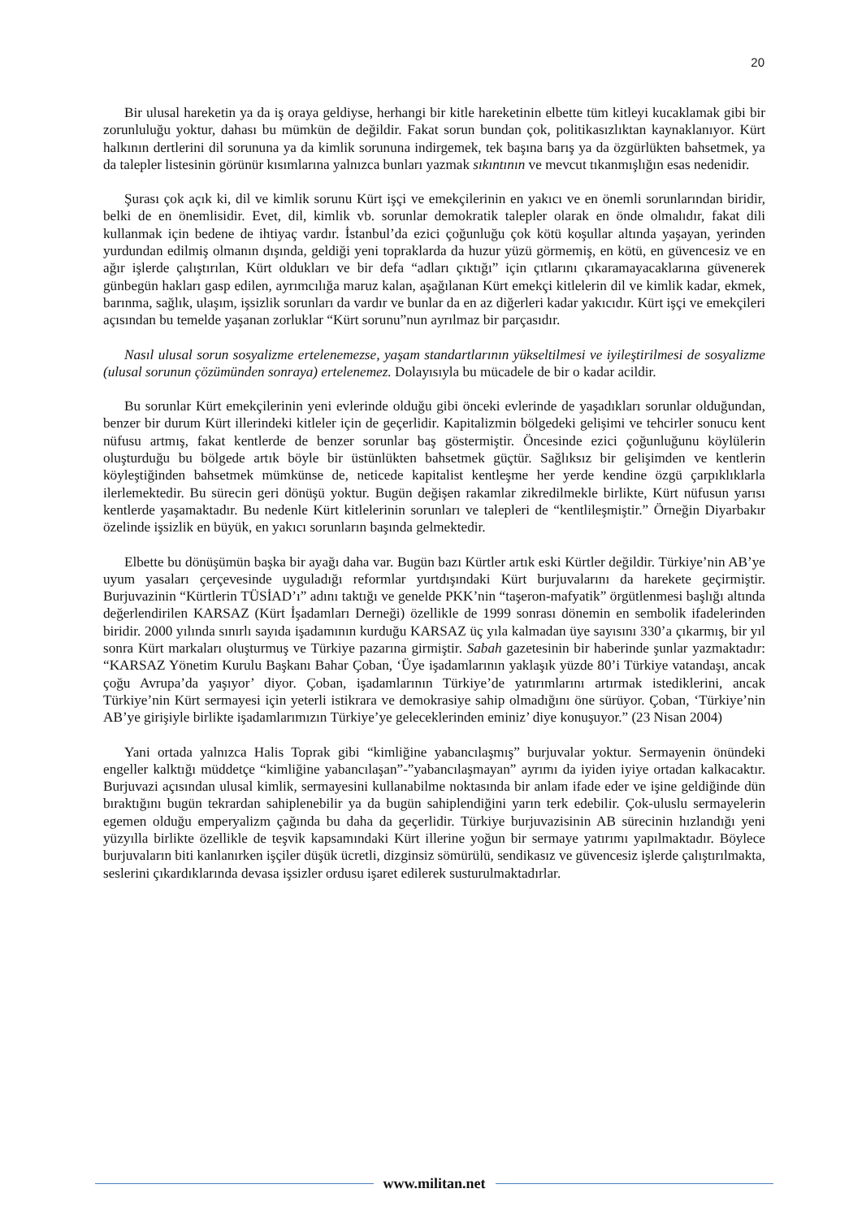20
Bir ulusal hareketin ya da iş oraya geldiyse, herhangi bir kitle hareketinin elbette tüm kitleyi kucaklamak gibi bir zorunluluğu yoktur, dahası bu mümkün de değildir. Fakat sorun bundan çok, politikasızlıktan kaynaklanıyor. Kürt halkının dertlerini dil sorununa ya da kimlik sorununa indirgemek, tek başına barış ya da özgürlükten bahsetmek, ya da talepler listesinin görünür kısımlarına yalnızca bunları yazmak sıkıntının ve mevcut tıkanmışlığın esas nedenidir.
Şurası çok açık ki, dil ve kimlik sorunu Kürt işçi ve emekçilerinin en yakıcı ve en önemli sorunlarından biridir, belki de en önemlisidir. Evet, dil, kimlik vb. sorunlar demokratik talepler olarak en önde olmalıdır, fakat dili kullanmak için bedene de ihtiyaç vardır. İstanbul’da ezici çoğunluğu çok kötü koşullar altında yaşayan, yerinden yurdundan edilmiş olmanın dışında, geldiği yeni topraklarda da huzur yüzü görmemiş, en kötü, en güvencesiz ve en ağır işlerde çalıştırılan, Kürt oldukları ve bir defa “adları çıktığı” için çıtlarını çıkaramayacaklarına güvenerek günbegün hakları gasp edilen, ayrımcılığa maruz kalan, aşağılanan Kürt emekçi kitlelerin dil ve kimlik kadar, ekmek, barınma, sağlık, ulaşım, işsizlik sorunları da vardır ve bunlar da en az diğerleri kadar yakıcıdır. Kürt işçi ve emekçileri açısından bu temelde yaşanan zorluklar “Kürt sorunu”nun ayrılmaz bir parçasıdır.
Nasıl ulusal sorun sosyalizme ertelenemezse, yaşam standartlarının yükseltilmesi ve iyileştirilmesi de sosyalizme (ulusal sorunun çözümünden sonraya) ertelenemez. Dolayısıyla bu mücadele de bir o kadar acildir.
Bu sorunlar Kürt emekçilerinin yeni evlerinde olduğu gibi önceki evlerinde de yaşadıkları sorunlar olduğundan, benzer bir durum Kürt illerindeki kitleler için de geçerlidir. Kapitalizmin bölgedeki gelişimi ve tehcirler sonucu kent nüfusu artmış, fakat kentlerde de benzer sorunlar baş göstermiştir. Öncesinde ezici çoğunluğunu köylülerin oluşturduğu bu bölgede artık böyle bir üstünlükten bahsetmek güçtür. Sağlıksız bir gelişimden ve kentlerin köyleştiğinden bahsetmek mümkünse de, neticede kapitalist kentleşme her yerde kendine özgü çarpıklıklarla ilerlemektedir. Bu sürecin geri dönüşü yoktur. Bugün değişen rakamlar zikredilmekle birlikte, Kürt nüfusun yarısı kentlerde yaşamaktadır. Bu nedenle Kürt kitlelerinin sorunları ve talepleri de “kentlileşmiştir.” Örneğin Diyarbakır özelinde işsizlik en büyük, en yakıcı sorunların başında gelmektedir.
Elbette bu dönüşümün başka bir ayağı daha var. Bugün bazı Kürtler artık eski Kürtler değildir. Türkiye’nin AB’ye uyum yasaları çerçevesinde uyguladığı reformlar yurtdışındaki Kürt burjuvalarını da harekete geçirmiştir. Burjuvazinin “Kürtlerin TÜSİAD’ı” adını taktığı ve genelde PKK’nin “taşeron-mafyatik” örgütlenmesi başlığı altında değerlendirilen KARSAZ (Kürt İşadamları Derneği) özellikle de 1999 sonrası dönemin en sembolik ifadelerinden biridir. 2000 yılında sınırlı sayıda işadamının kurduğu KARSAZ üç yıla kalmadan üye sayısını 330’a çıkarmış, bir yıl sonra Kürt markaları oluşturmuş ve Türkiye pazarına girmiştir. Sabah gazetesinin bir haberinde şunlar yazmaktadır: “KARSAZ Yönetim Kurulu Başkanı Bahar Çoban, ‘Üye işadamlarının yaklaşık yüzde 80’i Türkiye vatandaşı, ancak çoğu Avrupa’da yaşıyor’ diyor. Çoban, işadamlarının Türkiye’de yatırımlarını artırmak istediklerini, ancak Türkiye’nin Kürt sermayesi için yeterli istikrara ve demokrasiye sahip olmadığını öne sürüyor. Çoban, ‘Türkiye’nin AB’ye girişiyle birlikte işadamlarımızın Türkiye’ye geleceklerinden eminiz’ diye konuşuyor.” (23 Nisan 2004)
Yani ortada yalnızca Halis Toprak gibi “kimliğine yabancılaşmış” burjuvalar yoktur. Sermayenin önündeki engeller kalktığı müddetçe “kimliğine yabancılaşan”-”yabancılaşmayan” ayrımı da iyiden iyiye ortadan kalkacaktır. Burjuvazi açısından ulusal kimlik, sermayesini kullanabilme noktasında bir anlam ifade eder ve işine geldiğinde dün bıraktığını bugün tekrardan sahiplenebilir ya da bugün sahiplendiğini yarın terk edebilir. Çok-uluslu sermayelerin egemen olduğu emperyalizm çağında bu daha da geçerlidir. Türkiye burjuvazisinin AB sürecinin hızlandığı yeni yüzyılla birlikte özellikle de teşvik kapsamındaki Kürt illerine yoğun bir sermaye yatırımı yapılmaktadır. Böylece burjuvaların biti kanlanırken işçiler düşük ücretli, dizginsiz sömürülü, sendikasız ve güvencesiz işlerde çalıştırılmakta, seslerini çıkardıklarında devasa işsizler ordusu işaret edilerek susturulmaktadırlar.
www.militan.net